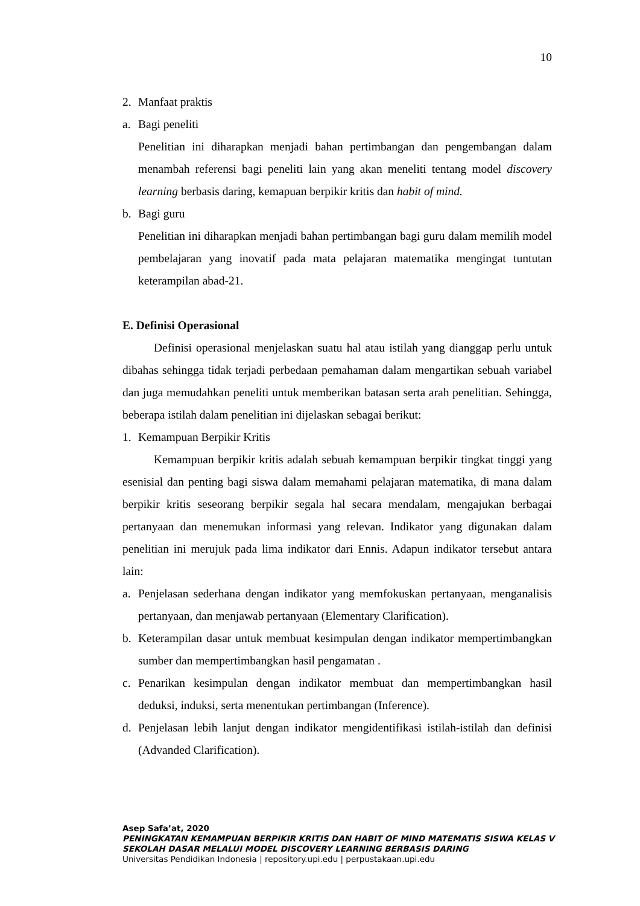10
2. Manfaat praktis
a. Bagi peneliti
Penelitian ini diharapkan menjadi bahan pertimbangan dan pengembangan dalam menambah referensi bagi peneliti lain yang akan meneliti tentang model discovery learning berbasis daring, kemapuan berpikir kritis dan habit of mind.
b. Bagi guru
Penelitian ini diharapkan menjadi bahan pertimbangan bagi guru dalam memilih model pembelajaran yang inovatif pada mata pelajaran matematika mengingat tuntutan keterampilan abad-21.
E. Definisi Operasional
Definisi operasional menjelaskan suatu hal atau istilah yang dianggap perlu untuk dibahas sehingga tidak terjadi perbedaan pemahaman dalam mengartikan sebuah variabel dan juga memudahkan peneliti untuk memberikan batasan serta arah penelitian. Sehingga, beberapa istilah dalam penelitian ini dijelaskan sebagai berikut:
1. Kemampuan Berpikir Kritis
Kemampuan berpikir kritis adalah sebuah kemampuan berpikir tingkat tinggi yang esenisial dan penting bagi siswa dalam memahami pelajaran matematika, di mana dalam berpikir kritis seseorang berpikir segala hal secara mendalam, mengajukan berbagai pertanyaan dan menemukan informasi yang relevan. Indikator yang digunakan dalam penelitian ini merujuk pada lima indikator dari Ennis. Adapun indikator tersebut antara lain:
a. Penjelasan sederhana dengan indikator yang memfokuskan pertanyaan, menganalisis pertanyaan, dan menjawab pertanyaan (Elementary Clarification).
b. Keterampilan dasar untuk membuat kesimpulan dengan indikator mempertimbangkan sumber dan mempertimbangkan hasil pengamatan .
c. Penarikan kesimpulan dengan indikator membuat dan mempertimbangkan hasil deduksi, induksi, serta menentukan pertimbangan (Inference).
d. Penjelasan lebih lanjut dengan indikator mengidentifikasi istilah-istilah dan definisi (Advanded Clarification).
Asep Safa’at, 2020
PENINGKATAN KEMAMPUAN BERPIKIR KRITIS DAN HABIT OF MIND MATEMATIS SISWA KELAS V
SEKOLAH DASAR MELALUI MODEL DISCOVERY LEARNING BERBASIS DARING
Universitas Pendidikan Indonesia | repository.upi.edu | perpustakaan.upi.edu